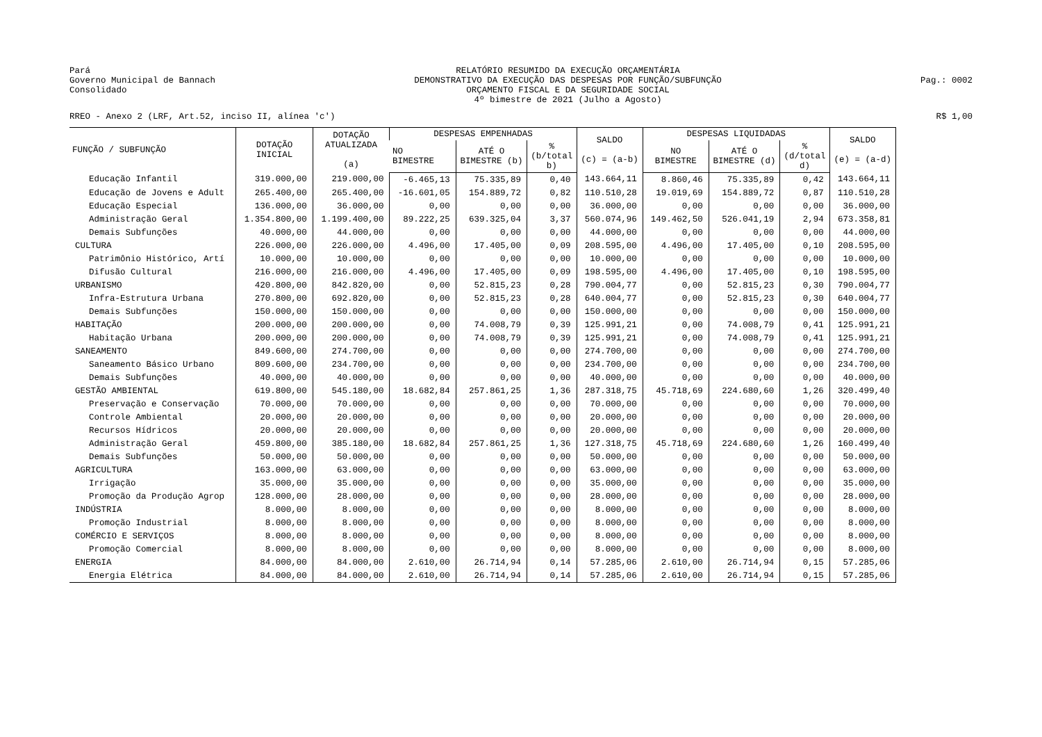Pará
Governo Municipal de Bannach
Consolidado
RELATÓRIO RESUMIDO DA EXECUÇÃO ORÇAMENTÁRIA
DEMONSTRATIVO DA EXECUÇÃO DAS DESPESAS POR FUNÇÃO/SUBFUNÇÃO
ORÇAMENTO FISCAL E DA SEGURIDADE SOCIAL
4º bimestre de 2021 (Julho a Agosto)
Pag.: 0002
RREO - Anexo 2 (LRF, Art.52, inciso II, alínea 'c')
R$ 1,00
| FUNÇÃO / SUBFUNÇÃO | DOTAÇÃO INICIAL | DOTAÇÃO ATUALIZADA (a) | DESPESAS EMPENHADAS | | | SALDO (c) = (a-b) | DESPESAS LIQUIDADAS | | | SALDO (e) = (a-d) |
| --- | --- | --- | --- | --- | --- | --- | --- | --- | --- | --- |
| | | | NO BIMESTRE | ATÉ O BIMESTRE (b) | % (b/total b) | | NO BIMESTRE | ATÉ O BIMESTRE (d) | % (d/total d) | |
| Educação Infantil | 319.000,00 | 219.000,00 | -6.465,13 | 75.335,89 | 0,40 | 143.664,11 | 8.860,46 | 75.335,89 | 0,42 | 143.664,11 |
| Educação de Jovens e Adult | 265.400,00 | 265.400,00 | -16.601,05 | 154.889,72 | 0,82 | 110.510,28 | 19.019,69 | 154.889,72 | 0,87 | 110.510,28 |
| Educação Especial | 136.000,00 | 36.000,00 | 0,00 | 0,00 | 0,00 | 36.000,00 | 0,00 | 0,00 | 0,00 | 36.000,00 |
| Administração Geral | 1.354.800,00 | 1.199.400,00 | 89.222,25 | 639.325,04 | 3,37 | 560.074,96 | 149.462,50 | 526.041,19 | 2,94 | 673.358,81 |
| Demais Subfunções | 40.000,00 | 44.000,00 | 0,00 | 0,00 | 0,00 | 44.000,00 | 0,00 | 0,00 | 0,00 | 44.000,00 |
| CULTURA | 226.000,00 | 226.000,00 | 4.496,00 | 17.405,00 | 0,09 | 208.595,00 | 4.496,00 | 17.405,00 | 0,10 | 208.595,00 |
| Patrimônio Histórico, Artí | 10.000,00 | 10.000,00 | 0,00 | 0,00 | 0,00 | 10.000,00 | 0,00 | 0,00 | 0,00 | 10.000,00 |
| Difusão Cultural | 216.000,00 | 216.000,00 | 4.496,00 | 17.405,00 | 0,09 | 198.595,00 | 4.496,00 | 17.405,00 | 0,10 | 198.595,00 |
| URBANISMO | 420.800,00 | 842.820,00 | 0,00 | 52.815,23 | 0,28 | 790.004,77 | 0,00 | 52.815,23 | 0,30 | 790.004,77 |
| Infra-Estrutura Urbana | 270.800,00 | 692.820,00 | 0,00 | 52.815,23 | 0,28 | 640.004,77 | 0,00 | 52.815,23 | 0,30 | 640.004,77 |
| Demais Subfunções | 150.000,00 | 150.000,00 | 0,00 | 0,00 | 0,00 | 150.000,00 | 0,00 | 0,00 | 0,00 | 150.000,00 |
| HABITAÇÃO | 200.000,00 | 200.000,00 | 0,00 | 74.008,79 | 0,39 | 125.991,21 | 0,00 | 74.008,79 | 0,41 | 125.991,21 |
| Habitação Urbana | 200.000,00 | 200.000,00 | 0,00 | 74.008,79 | 0,39 | 125.991,21 | 0,00 | 74.008,79 | 0,41 | 125.991,21 |
| SANEAMENTO | 849.600,00 | 274.700,00 | 0,00 | 0,00 | 0,00 | 274.700,00 | 0,00 | 0,00 | 0,00 | 274.700,00 |
| Saneamento Básico Urbano | 809.600,00 | 234.700,00 | 0,00 | 0,00 | 0,00 | 234.700,00 | 0,00 | 0,00 | 0,00 | 234.700,00 |
| Demais Subfunções | 40.000,00 | 40.000,00 | 0,00 | 0,00 | 0,00 | 40.000,00 | 0,00 | 0,00 | 0,00 | 40.000,00 |
| GESTÃO AMBIENTAL | 619.800,00 | 545.180,00 | 18.682,84 | 257.861,25 | 1,36 | 287.318,75 | 45.718,69 | 224.680,60 | 1,26 | 320.499,40 |
| Preservação e Conservação | 70.000,00 | 70.000,00 | 0,00 | 0,00 | 0,00 | 70.000,00 | 0,00 | 0,00 | 0,00 | 70.000,00 |
| Controle Ambiental | 20.000,00 | 20.000,00 | 0,00 | 0,00 | 0,00 | 20.000,00 | 0,00 | 0,00 | 0,00 | 20.000,00 |
| Recursos Hídricos | 20.000,00 | 20.000,00 | 0,00 | 0,00 | 0,00 | 20.000,00 | 0,00 | 0,00 | 0,00 | 20.000,00 |
| Administração Geral | 459.800,00 | 385.180,00 | 18.682,84 | 257.861,25 | 1,36 | 127.318,75 | 45.718,69 | 224.680,60 | 1,26 | 160.499,40 |
| Demais Subfunções | 50.000,00 | 50.000,00 | 0,00 | 0,00 | 0,00 | 50.000,00 | 0,00 | 0,00 | 0,00 | 50.000,00 |
| AGRICULTURA | 163.000,00 | 63.000,00 | 0,00 | 0,00 | 0,00 | 63.000,00 | 0,00 | 0,00 | 0,00 | 63.000,00 |
| Irrigação | 35.000,00 | 35.000,00 | 0,00 | 0,00 | 0,00 | 35.000,00 | 0,00 | 0,00 | 0,00 | 35.000,00 |
| Promoção da Produção Agrop | 128.000,00 | 28.000,00 | 0,00 | 0,00 | 0,00 | 28.000,00 | 0,00 | 0,00 | 0,00 | 28.000,00 |
| INDÚSTRIA | 8.000,00 | 8.000,00 | 0,00 | 0,00 | 0,00 | 8.000,00 | 0,00 | 0,00 | 0,00 | 8.000,00 |
| Promoção Industrial | 8.000,00 | 8.000,00 | 0,00 | 0,00 | 0,00 | 8.000,00 | 0,00 | 0,00 | 0,00 | 8.000,00 |
| COMÉRCIO E SERVIÇOS | 8.000,00 | 8.000,00 | 0,00 | 0,00 | 0,00 | 8.000,00 | 0,00 | 0,00 | 0,00 | 8.000,00 |
| Promoção Comercial | 8.000,00 | 8.000,00 | 0,00 | 0,00 | 0,00 | 8.000,00 | 0,00 | 0,00 | 0,00 | 8.000,00 |
| ENERGIA | 84.000,00 | 84.000,00 | 2.610,00 | 26.714,94 | 0,14 | 57.285,06 | 2.610,00 | 26.714,94 | 0,15 | 57.285,06 |
| Energia Elétrica | 84.000,00 | 84.000,00 | 2.610,00 | 26.714,94 | 0,14 | 57.285,06 | 2.610,00 | 26.714,94 | 0,15 | 57.285,06 |